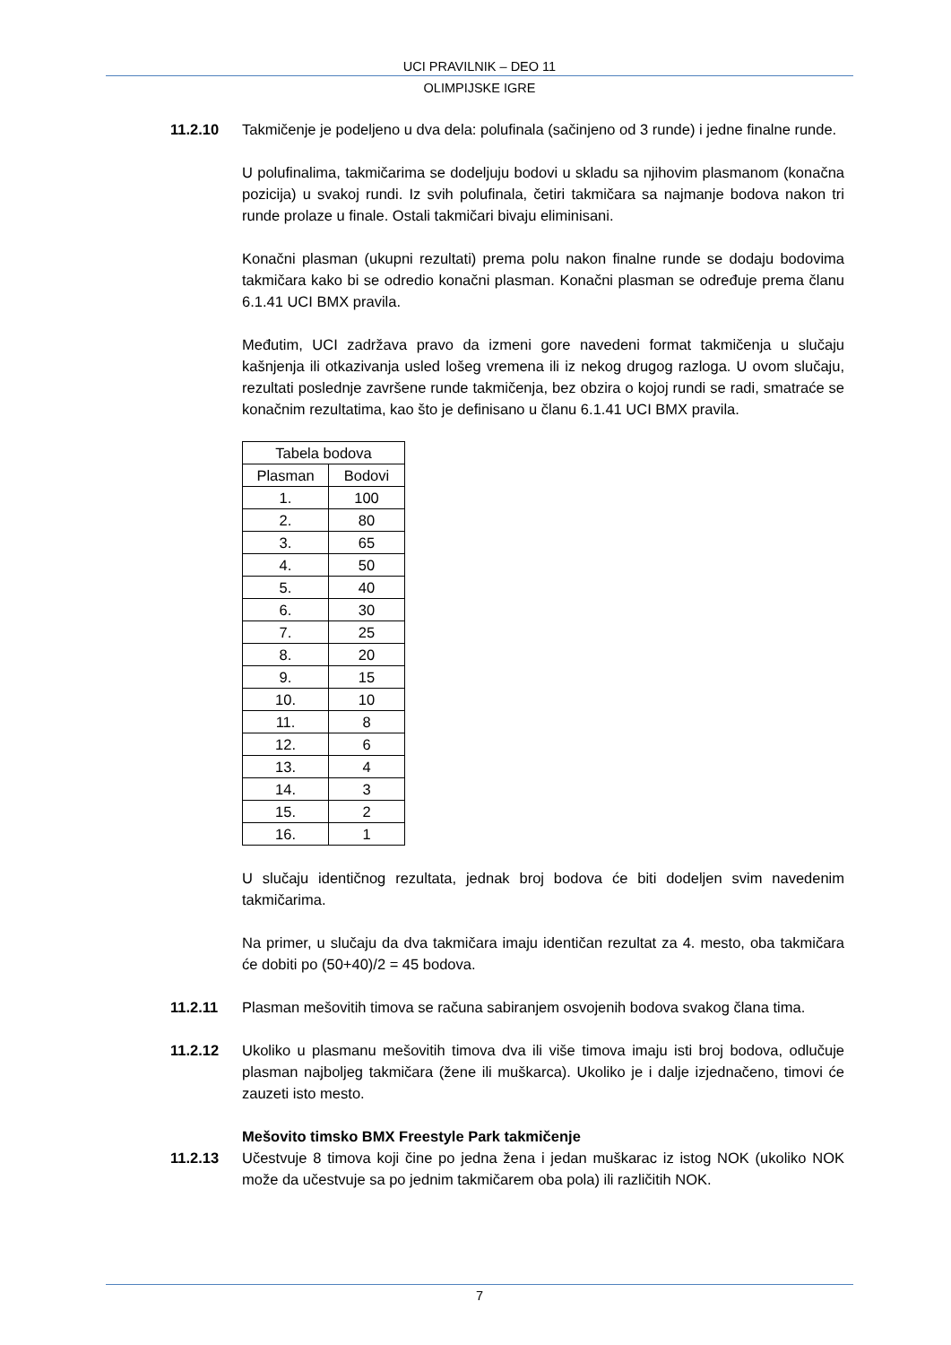UCI PRAVILNIK – DEO 11
OLIMPIJSKE IGRE
11.2.10 Takmičenje je podeljeno u dva dela: polufinala (sačinjeno od 3 runde) i jedne finalne runde.
U polufinalima, takmičarima se dodeljuju bodovi u skladu sa njihovim plasmanom (konačna pozicija) u svakoj rundi. Iz svih polufinala, četiri takmičara sa najmanje bodova nakon tri runde prolaze u finale. Ostali takmičari bivaju eliminisani.
Konačni plasman (ukupni rezultati) prema polu nakon finalne runde se dodaju bodovima takmičara kako bi se odredio konačni plasman. Konačni plasman se određuje prema članu 6.1.41 UCI BMX pravila.
Međutim, UCI zadržava pravo da izmeni gore navedeni format takmičenja u slučaju kašnjenja ili otkazivanja usled lošeg vremena ili iz nekog drugog razloga. U ovom slučaju, rezultati poslednje završene runde takmičenja, bez obzira o kojoj rundi se radi, smatraće se konačnim rezultatima, kao što je definisano u članu 6.1.41 UCI BMX pravila.
| Tabela bodova | |
| Plasman | Bodovi |
| 1. | 100 |
| 2. | 80 |
| 3. | 65 |
| 4. | 50 |
| 5. | 40 |
| 6. | 30 |
| 7. | 25 |
| 8. | 20 |
| 9. | 15 |
| 10. | 10 |
| 11. | 8 |
| 12. | 6 |
| 13. | 4 |
| 14. | 3 |
| 15. | 2 |
| 16. | 1 |
U slučaju identičnog rezultata, jednak broj bodova će biti dodeljen svim navedenim takmičarima.
Na primer, u slučaju da dva takmičara imaju identičan rezultat za 4. mesto, oba takmičara će dobiti po (50+40)/2 = 45 bodova.
11.2.11 Plasman mešovitih timova se računa sabiranjem osvojenih bodova svakog člana tima.
11.2.12 Ukoliko u plasmanu mešovitih timova dva ili više timova imaju isti broj bodova, odlučuje plasman najboljeg takmičara (žene ili muškarca). Ukoliko je i dalje izjednačeno, timovi će zauzeti isto mesto.
Mešovito timsko BMX Freestyle Park takmičenje
11.2.13 Učestvuje 8 timova koji čine po jedna žena i jedan muškarac iz istog NOK (ukoliko NOK može da učestvuje sa po jednim takmičarem oba pola) ili različitih NOK.
7